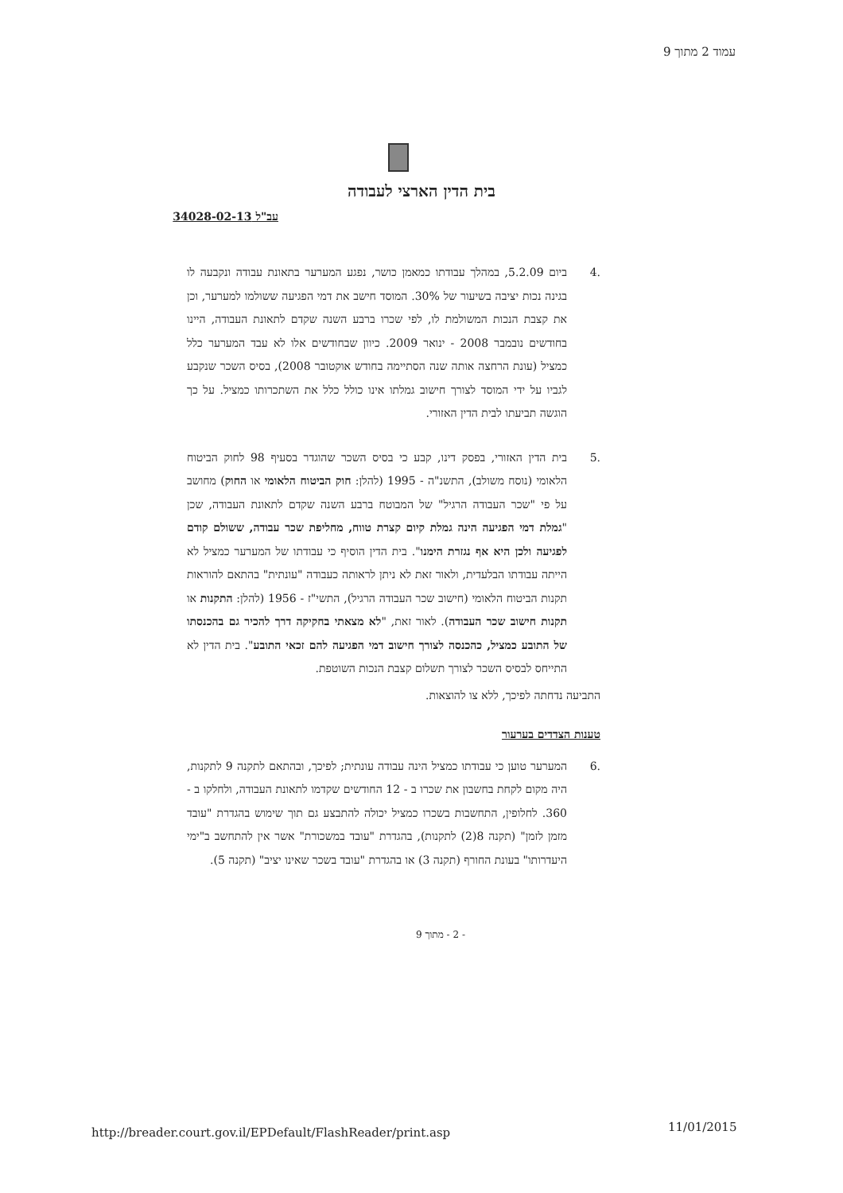עמוד 2 מתוך 9
בית הדין הארצי לעבודה
עב"ל 34028-02-13
.4 ביום 5.2.09, במהלך עבודתו כמאמן כושר, נפגע המערער בתאונת עבודה ונקבעה לו בגינה נכות יציבה בשיעור של 30%. המוסד חישב את דמי הפגיעה ששולמו למערער, וכן את קצבת הנכות המשולמת לו, לפי שכרו ברבע השנה שקדם לתאונת העבודה, היינו בחודשים נובמבר 2008 - ינואר 2009. כיוון שבחודשים אלו לא עבד המערער כלל כמציל (עונת הרחצה אותה שנה הסתיימה בחודש אוקטובר 2008), בסיס השכר שנקבע לגביו על ידי המוסד לצורך חישוב גמלתו אינו כולל כלל את השתכרותו כמציל. על כך הוגשה תביעתו לבית הדין האזורי.
.5 בית הדין האזורי, בפסק דינו, קבע כי בסיס השכר שהוגדר בסעיף 98 לחוק הביטוח הלאומי (נוסח משולב), התשנ"ה - 1995 (להלן: חוק הביטוח הלאומי או החוק) מחושב על פי "שכר העבודה הרגיל" של המבוטח ברבע השנה שקדם לתאונת העבודה, שכן "גמלת דמי הפגיעה הינה גמלת קיום קצרת טווח, מחליפת שכר עבודה, ששולם קודם לפגיעה ולכן היא אף נגזרת הימנו". בית הדין הוסיף כי עבודתו של המערער כמציל לא הייתה עבודתו הבלעדית, ולאור זאת לא ניתן לראותה כעבודה "עונתית" בהתאם להוראות תקנות הביטוח הלאומי (חישוב שכר העבודה הרגיל), התשי"ז - 1956 (להלן: התקנות או תקנות חישוב שכר העבודה). לאור זאת, "לא מצאתי בחקיקה דרך להכיר גם בהכנסתו של התובע כמציל, כהכנסה לצורך חישוב דמי הפגיעה להם זכאי התובע". בית הדין לא התייחס לבסיס השכר לצורך תשלום קצבת הנכות השוטפת.
התביעה נדחתה לפיכך, ללא צו להוצאות.
טענות הצדדים בערעור
.6 המערער טוען כי עבודתו כמציל הינה עבודה עונתית; לפיכך, ובהתאם לתקנה 9 לתקנות, היה מקום לקחת בחשבון את שכרו ב - 12 החודשים שקדמו לתאונת העבודה, ולחלקו ב - 360. לחלופין, התחשבות בשכרו כמציל יכולה להתבצע גם תוך שימוש בהגדרת "עובד מזמן לזמן" (תקנה 8(2) לתקנות), בהגדרת "עובד במשכורת" אשר אין להתחשב ב"ימי היעדרותו" בעונת החורף (תקנה 3) או בהגדרת "עובד בשכר שאינו יציב" (תקנה 5).
- 2 - מתוך 9
http://breader.court.gov.il/EPDefault/FlashReader/print.asp
11/01/2015